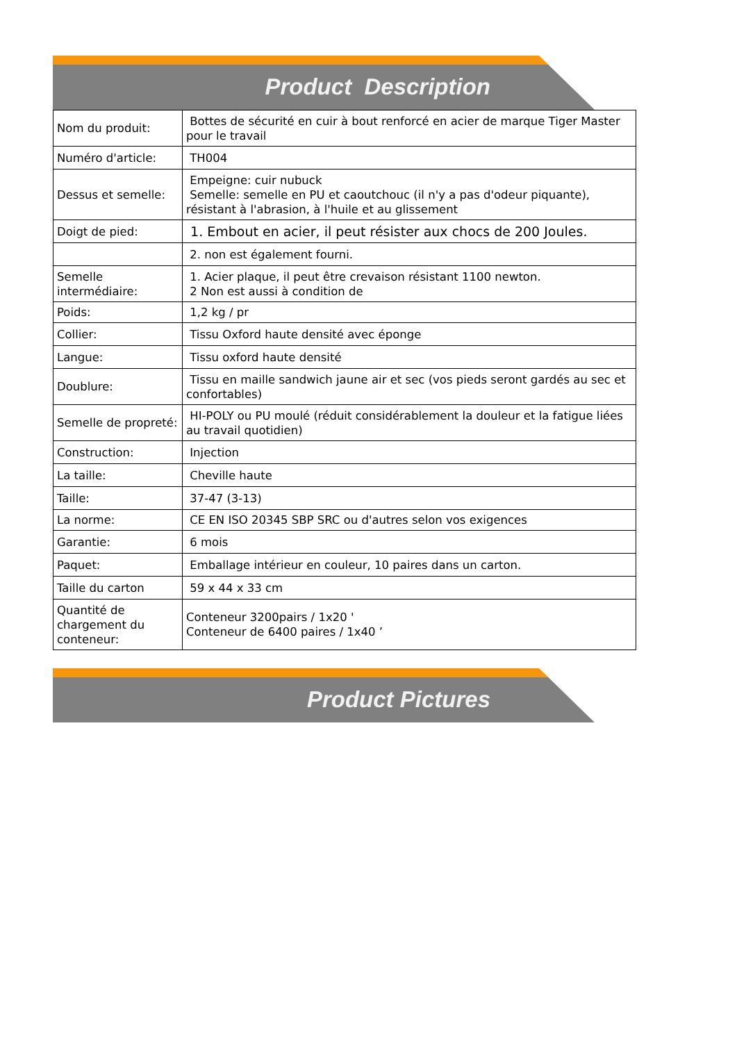Product Description
| Nom du produit: | Bottes de sécurité en cuir à bout renforcé en acier de marque Tiger Master pour le travail |
| Numéro d'article: | TH004 |
| Dessus et semelle: | Empeigne: cuir nubuck Semelle: semelle en PU et caoutchouc (il n'y a pas d'odeur piquante), résistant à l'abrasion, à l'huile et au glissement |
| Doigt de pied: | 1. Embout en acier, il peut résister aux chocs de 200 Joules. |
| | 2. non est également fourni. |
| Semelle intermédiaire: | 1. Acier plaque, il peut être crevaison résistant 1100 newton. 2 Non est aussi à condition de |
| Poids: | 1,2 kg / pr |
| Collier: | Tissu Oxford haute densité avec éponge |
| Langue: | Tissu oxford haute densité |
| Doublure: | Tissu en maille sandwich jaune air et sec (vos pieds seront gardés au sec et confortables) |
| Semelle de propreté: | HI-POLY ou PU moulé (réduit considérablement la douleur et la fatigue liées au travail quotidien) |
| Construction: | Injection |
| La taille: | Cheville haute |
| Taille: | 37-47 (3-13) |
| La norme: | CE EN ISO 20345 SBP SRC ou d'autres selon vos exigences |
| Garantie: | 6 mois |
| Paquet: | Emballage intérieur en couleur, 10 paires dans un carton. |
| Taille du carton | 59 x 44 x 33 cm |
| Quantité de chargement du conteneur: | Conteneur 3200pairs / 1x20 ' Conteneur de 6400 paires / 1x40 ’ |
Product Pictures